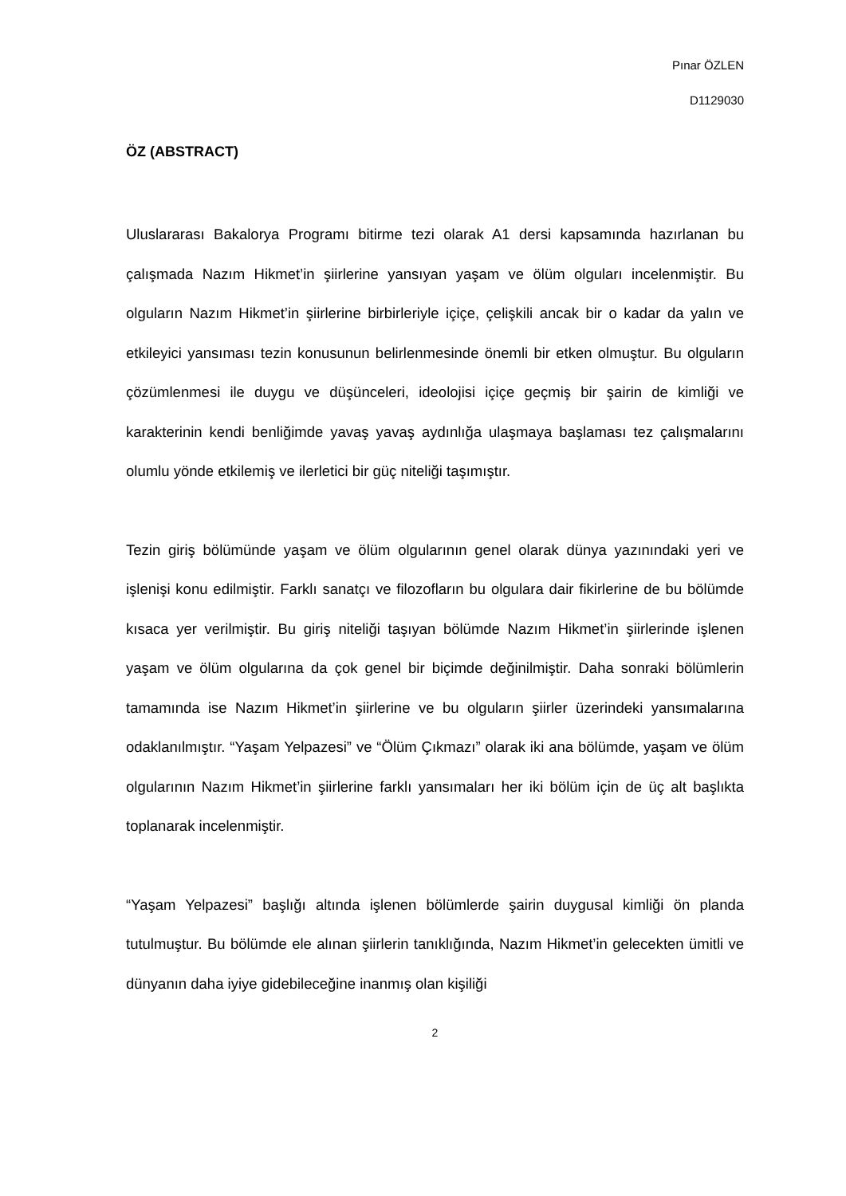Pınar ÖZLEN
D1129030
ÖZ (ABSTRACT)
Uluslararası Bakalorya Programı bitirme tezi olarak A1 dersi kapsamında hazırlanan bu çalışmada Nazım Hikmet’in şiirlerine yansıyan yaşam ve ölüm olguları incelenmiştir. Bu olguların Nazım Hikmet’in şiirlerine birbirleriyle içiçe, çelişkili ancak bir o kadar da yalın ve etkileyici yansıması tezin konusunun belirlenmesinde önemli bir etken olmuştur. Bu olguların çözümlenmesi ile duygu ve düşünceleri, ideolojisi içiçe geçmiş bir şairin de kimliği ve karakterinin kendi benliğimde yavaş yavaş aydınlığa ulaşmaya başlaması tez çalışmalarını olumlu yönde etkilemiş ve ilerletici bir güç niteliği taşımıştır.
Tezin giriş bölümünde yaşam ve ölüm olgularının genel olarak dünya yazınındaki yeri ve işlenişi konu edilmiştir. Farklı sanatçı ve filozofların bu olgulara dair fikirlerine de bu bölümde kısaca yer verilmiştir. Bu giriş niteliği taşıyan bölümde Nazım Hikmet’in şiirlerinde işlenen yaşam ve ölüm olgularına da çok genel bir biçimde değinilmiştir. Daha sonraki bölümlerin tamamında ise Nazım Hikmet’in şiirlerine ve bu olguların şiirler üzerindeki yansımalarına odaklanılmıştır. “Yaşam Yelpazesi” ve “Ölüm Çıkmazı” olarak iki ana bölümde, yaşam ve ölüm olgularının Nazım Hikmet’in şiirlerine farklı yansımaları her iki bölüm için de üç alt başlıkta toplanarak incelenmiştir.
“Yaşam Yelpazesi” başlığı altında işlenen bölümlerde şairin duygusal kimliği ön planda tutulmuştur. Bu bölümde ele alınan şiirlerin tanıklığında, Nazım Hikmet’in gelecekten ümitli ve dünyanın daha iyiye gidebileceğine inanmış olan kişiliği
2